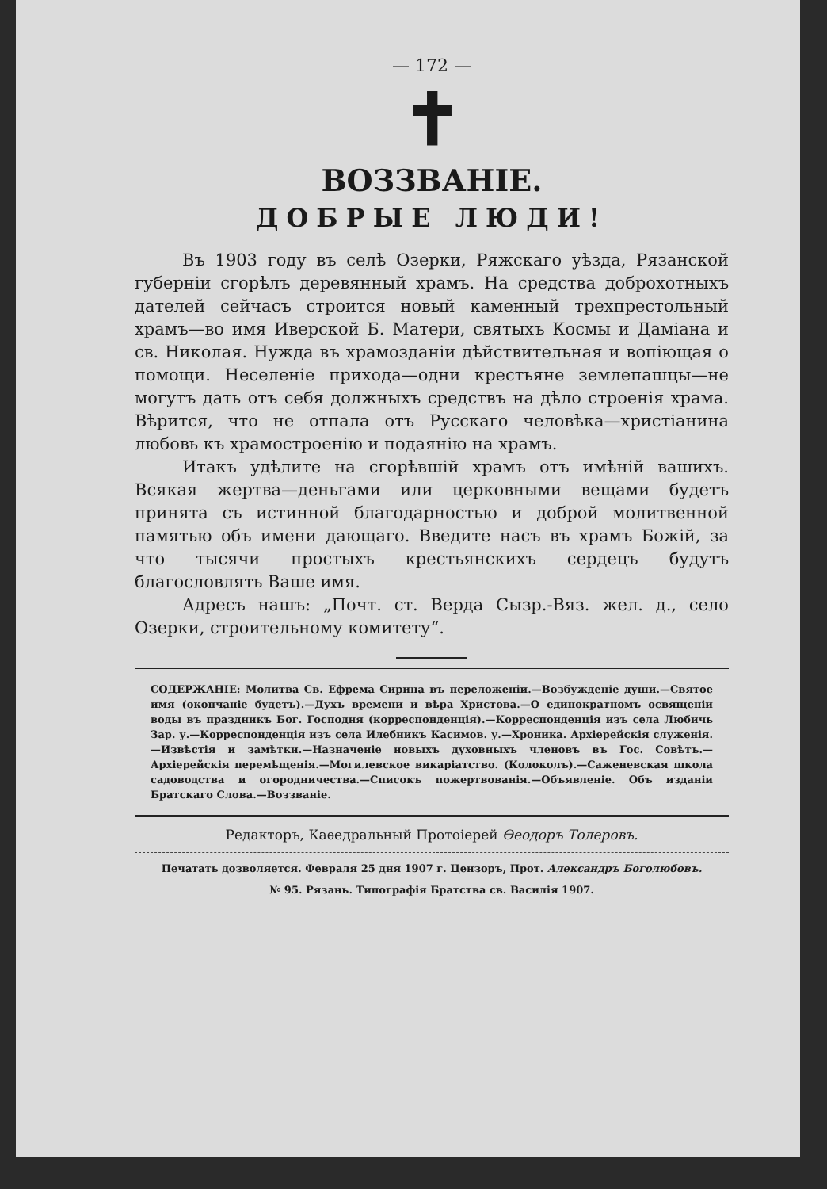— 172 —
✝
ВОЗЗВАНІЕ.
ДОБРЫЕ ЛЮДИ!
Въ 1903 году въ селѣ Озерки, Ряжскаго уѣзда, Рязанской губерніи сгорѣлъ деревянный храмъ. На средства доброхотныхъ дателей сейчасъ строится новый каменный трехпрестольный храмъ—во имя Иверской Б. Матери, святыхъ Космы и Даміана и св. Николая. Нужда въ храмозданіи дѣйствительная и вопіющая о помощи. Неселеніе прихода—одни крестьяне землепашцы—не могутъ дать отъ себя должныхъ средствъ на дѣло строенія храма. Вѣрится, что не отпала отъ Русскаго человѣка—христіанина любовь къ храмостроенію и подаянію на храмъ.
Итакъ удѣлите на сгорѣвшій храмъ отъ имѣній вашихъ. Всякая жертва—деньгами или церковными вещами будетъ принята съ истинной благодарностью и доброй молитвенной памятью объ имени дающаго. Введите насъ въ храмъ Божій, за что тысячи простыхъ крестьянскихъ сердецъ будутъ благословлять Ваше имя.
Адресъ нашъ: „Почт. ст. Верда Сызр.-Вяз. жел. д., село Озерки, строительному комитету“.
СОДЕРЖАНІЕ: Молитва Св. Ефрема Сирина въ переложеніи.—Возбужденіе души.—Святое имя (окончаніе будетъ).—Духъ времени и вѣра Христова.—О единократномъ освященіи воды въ праздникъ Бог. Господня (корреспонденція).—Корреспонденція изъ села Любичь Зар. у.—Корреспонденція изъ села Илебникъ Касимов. у.—Хроника. Архіерейскія служенія.—Извѣстія и замѣтки.—Назначеніе новыхъ духовныхъ членовъ въ Гос. Совѣтъ.—Архіерейскія перемѣщенія.—Могилевское викаріатство. (Колоколъ).—Саженевская школа садоводства и огородничества.—Списокъ пожертвованія.—Объявленіе. Объ изданіи Братскаго Слова.—Воззваніе.
Редакторъ, Каѳедральный Протоіерей Ѳеодоръ Толеровъ.
Печатать дозволяется. Февраля 25 дня 1907 г. Цензоръ, Прот. Александръ Боголюбовъ.
№ 95. Рязань. Типографія Братства св. Василія 1907.